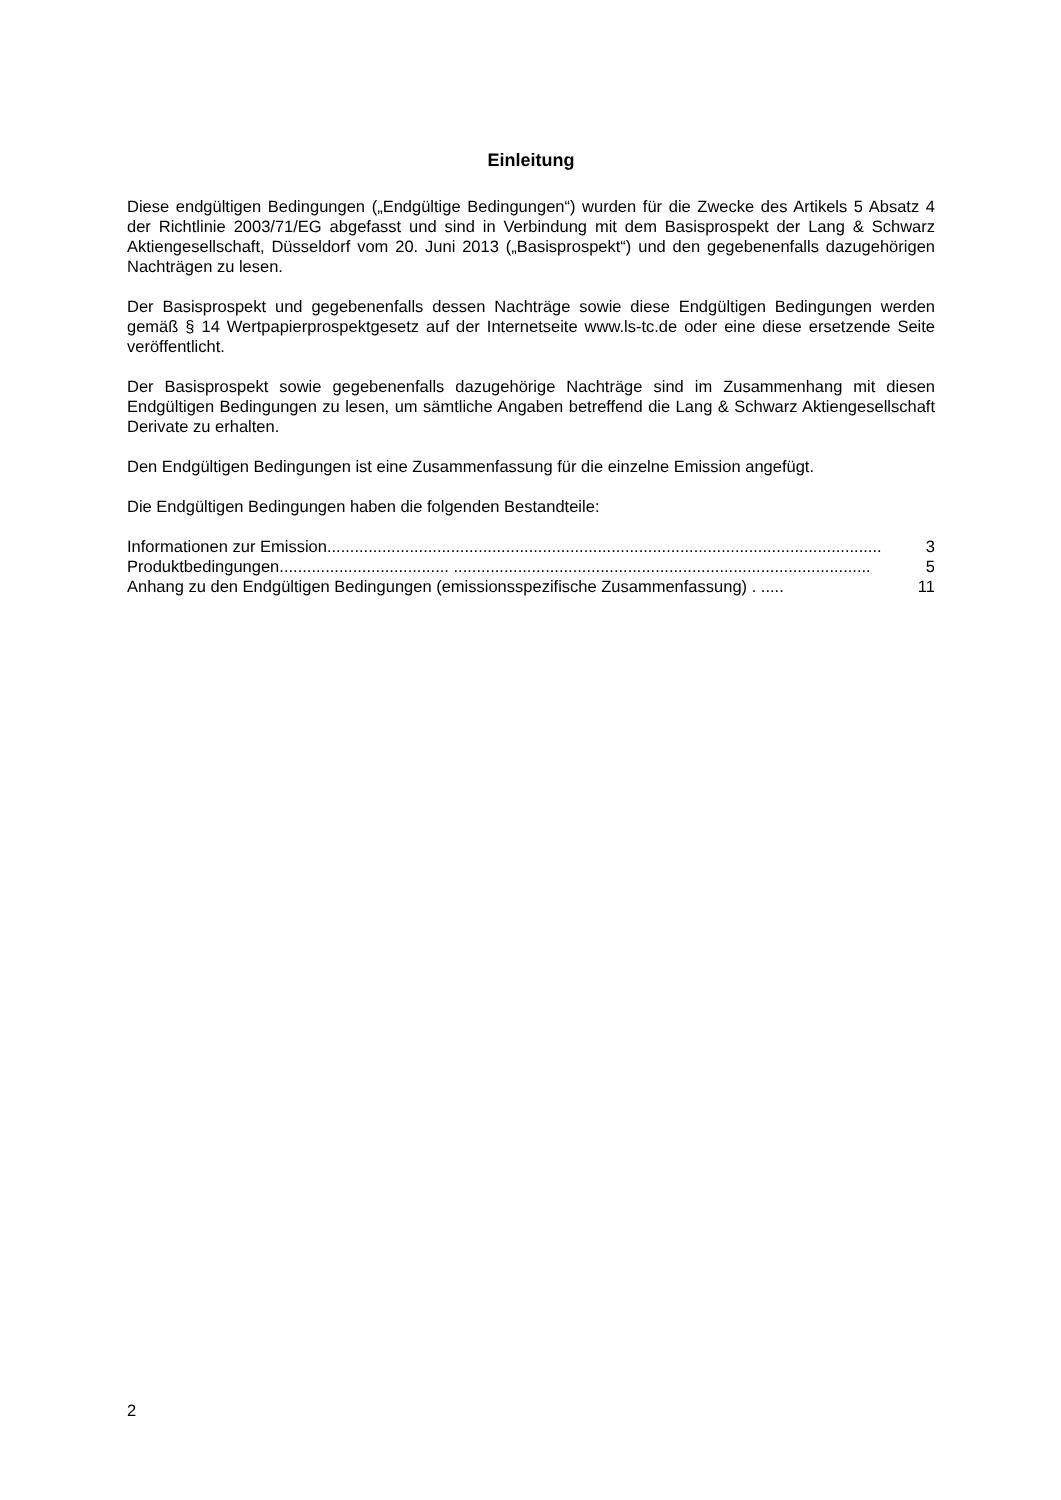Einleitung
Diese endgültigen Bedingungen („Endgültige Bedingungen“) wurden für die Zwecke des Artikels 5 Absatz 4 der Richtlinie 2003/71/EG abgefasst und sind in Verbindung mit dem Basisprospekt der Lang & Schwarz Aktiengesellschaft, Düsseldorf vom 20. Juni 2013 („Basisprospekt“) und den gegebenenfalls dazugehörigen Nachträgen zu lesen.
Der Basisprospekt und gegebenenfalls dessen Nachträge sowie diese Endgültigen Bedingungen werden gemäß § 14 Wertpapierprospektgesetz auf der Internetseite www.ls-tc.de oder eine diese ersetzende Seite veröffentlicht.
Der Basisprospekt sowie gegebenenfalls dazugehörige Nachträge sind im Zusammenhang mit diesen Endgültigen Bedingungen zu lesen, um sämtliche Angaben betreffend die Lang & Schwarz Aktiengesellschaft Derivate zu erhalten.
Den Endgültigen Bedingungen ist eine Zusammenfassung für die einzelne Emission angefügt.
Die Endgültigen Bedingungen haben die folgenden Bestandteile:
Informationen zur Emission ......................................................................................................................... 3
Produktbedingungen ..................................... ........................................................................................... 5
Anhang zu den Endgültigen Bedingungen (emissionsspezifische Zusammenfassung) . ..... 11
2